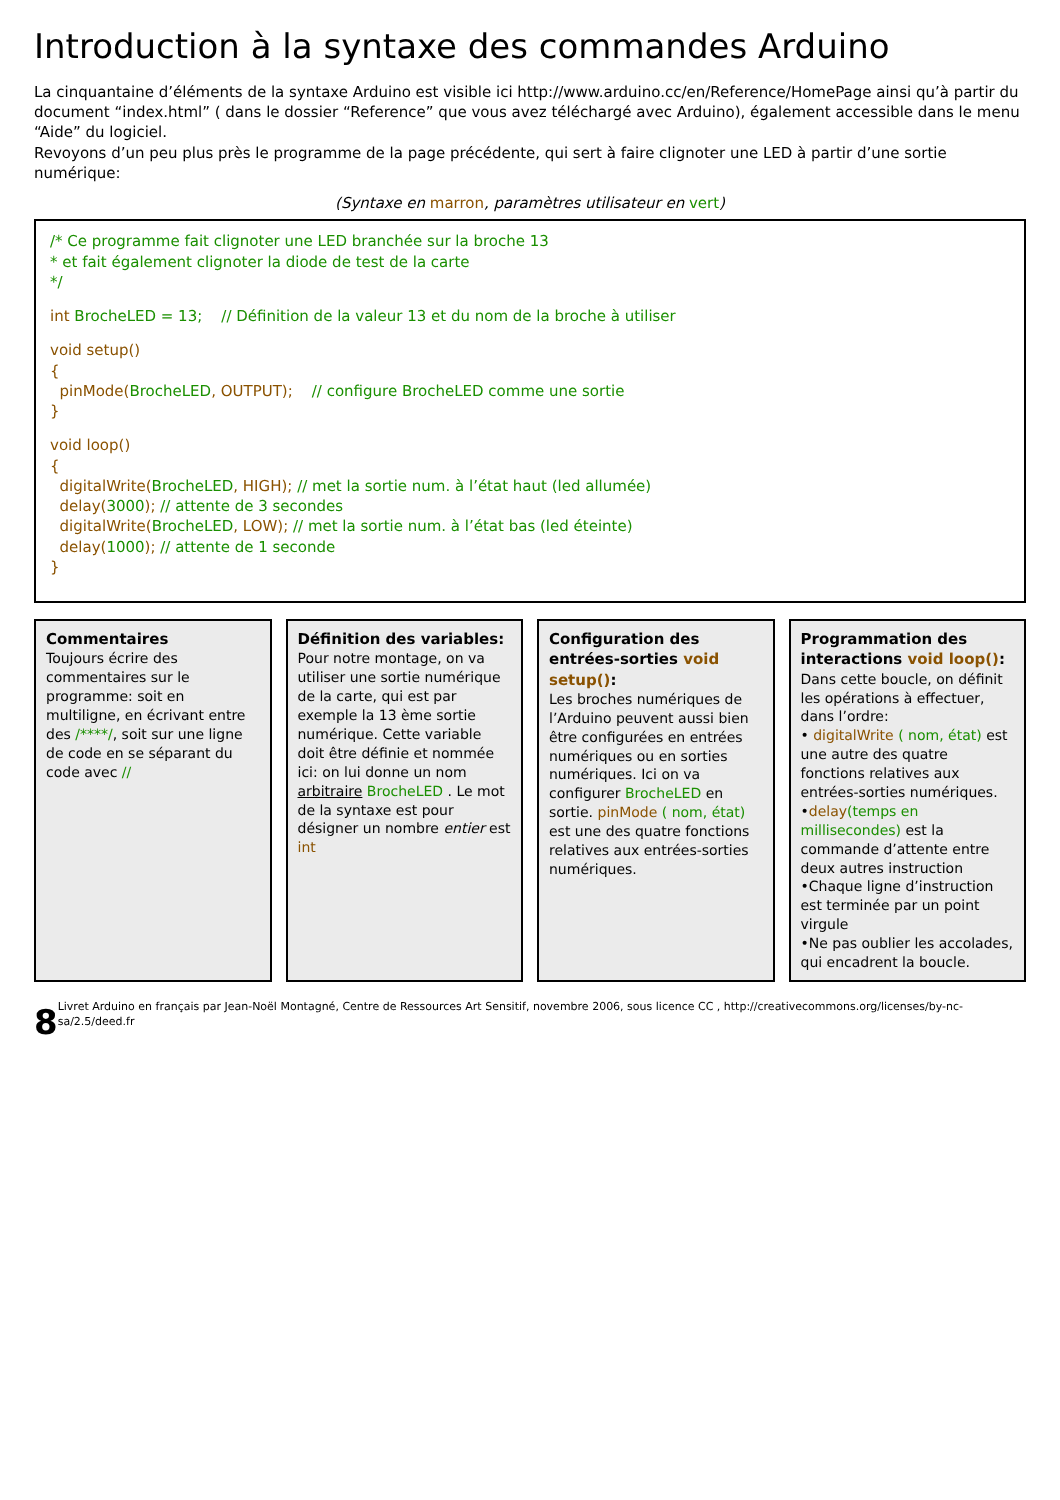Introduction à la syntaxe des commandes Arduino
La cinquantaine d’éléments de la syntaxe Arduino est visible ici http://www.arduino.cc/en/Reference/HomePage ainsi qu’à partir du document “index.html” ( dans le dossier “Reference” que vous avez téléchargé avec Arduino), également accessible dans le menu “Aide” du logiciel.
Revoyons d’un peu plus près le programme de la page précédente, qui sert à faire clignoter une LED à partir d’une sortie numérique:
(Syntaxe en marron, paramètres utilisateur en vert)
/* Ce programme fait clignoter une LED branchée sur la broche 13
* et fait également clignoter la diode de test de la carte
*/
int BrocheLED = 13; // Définition de la valeur 13 et du nom de la broche à utiliser
void setup()
{
pinMode(BrocheLED, OUTPUT); // configure BrocheLED comme une sortie
}
void loop()
{
digitalWrite(BrocheLED, HIGH); // met la sortie num. à l’état haut (led allumée)
delay(3000); // attente de 3 secondes
digitalWrite(BrocheLED, LOW); // met la sortie num. à l’état bas (led éteinte)
delay(1000); // attente de 1 seconde
}
Commentaires
Toujours écrire des commentaires sur le programme: soit en multiligne, en écrivant entre des /****/, soit sur une ligne de code en se séparant du code avec //
Définition des variables:
Pour notre montage, on va utiliser une sortie numérique de la carte, qui est par exemple la 13 ème sortie numérique. Cette variable doit être définie et nommée ici: on lui donne un nom arbitraire BrocheLED . Le mot de la syntaxe est pour désigner un nombre entier est int
Configuration des entrées-sorties void setup():
Les broches numériques de l’Arduino peuvent aussi bien être configurées en entrées numériques ou en sorties numériques. Ici on va configurer BrocheLED en sortie. pinMode ( nom, état) est une des quatre fonctions relatives aux entrées-sorties numériques.
Programmation des interactions void loop():
Dans cette boucle, on définit les opérations à effectuer, dans l’ordre:
• digitalWrite ( nom, état) est une autre des quatre fonctions relatives aux entrées-sorties numériques.
•delay(temps en millisecondes) est la commande d’attente entre deux autres instruction
•Chaque ligne d’instruction est terminée par un point virgule
•Ne pas oublier les accolades, qui encadrent la boucle.
8 Livret Arduino en français par Jean-Noël Montagné, Centre de Ressources Art Sensitif, novembre 2006, sous licence CC , http://creativecommons.org/licenses/by-nc-sa/2.5/deed.fr